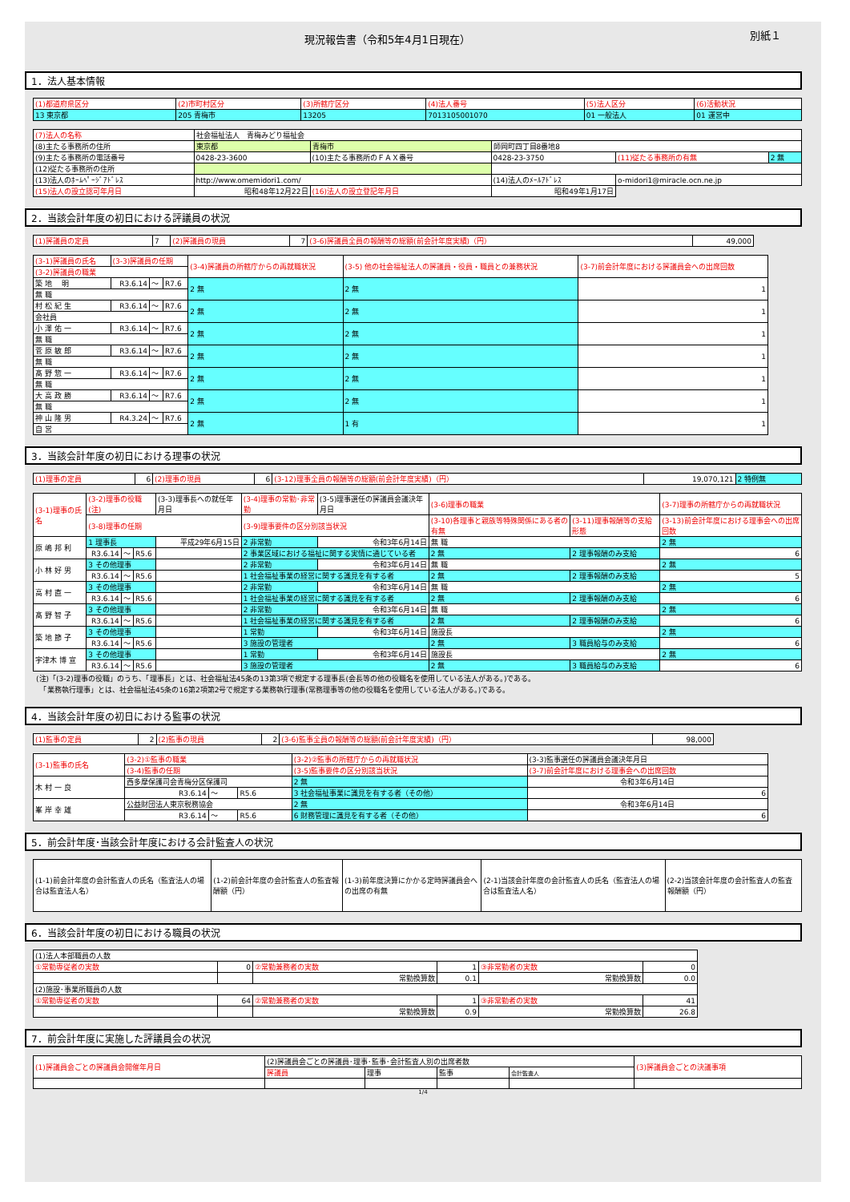別紙１ 現況報告書（令和5年4月1日現在）
1．法人基本情報
| (1)都道府県区分 | (2)市町村区分 | (3)所轄庁区分 | (4)法人番号 | (5)法人区分 | (6)活動状況 |
| --- | --- | --- | --- | --- | --- |
| 13 東京都 | 205 青梅市 | 13205 | 7013105001070 | 01 一般法人 | 01 運営中 |
| (7)法人の名称 | 社会福祉法人 青梅みどり福祉会 | | | | |
| (8)主たる事務所の住所 | 東京都 | 青梅市 | 師岡町四丁目8番地8 | | |
| (9)主たる事務所の電話番号 | 0428-23-3600 | (10)主たる事務所のＦＡＸ番号 | 0428-23-3750 | (11)従たる事務所の有無 | 2 無 |
| (12)従たる事務所の住所 | | | | | |
| (13)法人のﾎｰﾑﾍﾟｰｼﾞｱﾄﾞﾚｽ | http://www.omemidori1.com/ | | (14)法人のﾒｰﾙｱﾄﾞﾚｽ | o-midori1@miracle.ocn.ne.jp | |
| (15)法人の設立認可年月日 | 昭和48年12月22日 | (16)法人の設立登記年月日 | 昭和49年1月17日 | | |
2．当該会計年度の初日における評議員の状況
| (1)評議員の定員 | 7 | (2)評議員の現員 | 7 | (3-6)評議員全員の報酬等の総額(前会計年度実績)（円） | 49,000 |
| (3-1)評議員の氏名 | (3-3)評議員の任期 | | | (3-4)評議員の所轄庁からの再就職状況 | (3-5) 他の社会福祉法人の評議員・役員・職員との兼務状況 | (3-7)前会計年度における評議員会への出席回数 |
| --- | --- | --- | --- | --- | --- | --- |
| (3-2)評議員の職業 | | | | | | |
| 築 地 明 | R3.6.14 | ～ | R7.6 | 2 無 | 2 無 | 1 |
| 無 職 | | | | | | |
| 村 松 紀 生 | R3.6.14 | ～ | R7.6 | 2 無 | 2 無 | 1 |
| 会社員 | | | | | | |
| 小 澤 佑 一 | R3.6.14 | ～ | R7.6 | 2 無 | 2 無 | 1 |
| 無 職 | | | | | | |
| 菅 原 敏 郎 | R3.6.14 | ～ | R7.6 | 2 無 | 2 無 | 1 |
| 無 職 | | | | | | |
| 髙 野 惣 一 | R3.6.14 | ～ | R7.6 | 2 無 | 2 無 | 1 |
| 無 職 | | | | | | |
| 大 高 政 勝 | R3.6.14 | ～ | R7.6 | 2 無 | 2 無 | 1 |
| 無 職 | | | | | | |
| 神 山 隆 男 | R4.3.24 | ～ | R7.6 | 2 無 | 1 有 | 1 |
| 自 営 | | | | | | |
3．当該会計年度の初日における理事の状況
| (1)理事の定員 | 6 | (2)理事の現員 | 6 | (3-12)理事全員の報酬等の総額(前会計年度実績)（円） | 19,070,121 | 2 特例無 |
| (3-1)理事の氏名 | (3-2)理事の役職(注) | | | (3-3)理事長への就任年月日 | (3-4)理事の常勤･非常勤 | (3-5)理事選任の評議員会議決年月日 | (3-6)理事の職業 | | | (3-7)理事の所轄庁からの再就職状況 |
| --- | --- | --- | --- | --- | --- | --- | --- | --- | --- | --- |
| | (3-8)理事の任期 | | | | (3-9)理事要件の区分別該当状況 | | | (3-10)各理事と親族等特殊関係にある者の有無 | (3-11)理事報酬等の支給形態 | (3-13)前会計年度における理事会への出席回数 |
| 原 嶋 邦 利 | 1 理事長 | | | 平成29年6月15日 | 2 非常勤 | 令和3年6月14日 | 無 職 | | | 2 無 |
| | R3.6.14 | ～ | R5.6 | | 2 事業区域における福祉に関する実情に通じている者 | | | 2 無 | 2 理事報酬のみ支給 | 6 |
| 小 林 好 男 | 3 その他理事 | | | | 2 非常勤 | 令和3年6月14日 | 無 職 | | | 2 無 |
| | R3.6.14 | ～ | R5.6 | | 1 社会福祉事業の経営に関する識見を有する者 | | | 2 無 | 2 理事報酬のみ支給 | 5 |
| 高 村 直 一 | 3 その他理事 | | | | 2 非常勤 | 令和3年6月14日 | 無 職 | | | 2 無 |
| | R3.6.14 | ～ | R5.6 | | 1 社会福祉事業の経営に関する識見を有する者 | | | 2 無 | 2 理事報酬のみ支給 | 6 |
| 髙 野 智 子 | 3 その他理事 | | | | 2 非常勤 | 令和3年6月14日 | 無 職 | | | 2 無 |
| | R3.6.14 | ～ | R5.6 | | 1 社会福祉事業の経営に関する識見を有する者 | | | 2 無 | 2 理事報酬のみ支給 | 6 |
| 築 地 節 子 | 3 その他理事 | | | | 1 常勤 | 令和3年6月14日 | 施設長 | | | 2 無 |
| | R3.6.14 | ～ | R5.6 | | 3 施設の管理者 | | | 2 無 | 3 職員給与のみ支給 | 6 |
| 宇津木 博 宣 | 3 その他理事 | | | | 1 常勤 | 令和3年6月14日 | 施設長 | | | 2 無 |
| | R3.6.14 | ～ | R5.6 | | 3 施設の管理者 | | | 2 無 | 3 職員給与のみ支給 | 6 |
(注)「(3-2)理事の役職」のうち、「理事長」とは、社会福祉法45条の13第3項で規定する理事長(会長等の他の役職名を使用している法人がある。)である。
　「業務執行理事」とは、社会福祉法45条の16第2項第2号で規定する業務執行理事(常務理事等の他の役職名を使用している法人がある。)である。
4．当該会計年度の初日における監事の状況
| (1)監事の定員 | 2 | (2)監事の現員 | 2 | (3-6)監事全員の報酬等の総額(前会計年度実績)（円） | 98,000 |
| (3-1)監事の氏名 | (3-2)①監事の職業 | | | (3-2)②監事の所轄庁からの再就職状況 | (3-3)監事選任の評議員会議決年月日 |
| --- | --- | --- | --- | --- | --- |
| | (3-4)監事の任期 | | | (3-5)監事要件の区分別該当状況 | (3-7)前会計年度における理事会への出席回数 |
| 木 村 一 良 | 西多摩保護司会青梅分区保護司 | | | 2 無 | 令和3年6月14日 |
| | R3.6.14 | ～ | R5.6 | 3 社会福祉事業に識見を有する者（その他） | 6 |
| 峯 岸 幸 雄 | 公益財団法人東京税務協会 | | | 2 無 | 令和3年6月14日 |
| | R3.6.14 | ～ | R5.6 | 6 財務管理に識見を有する者（その他） | 6 |
5．前会計年度･当該会計年度における会計監査人の状況
| (1-1)前会計年度の会計監査人の氏名（監査法人の場合は監査法人名） | (1-2)前会計年度の会計監査人の監査報酬額（円） | (1-3)前年度決算にかかる定時評議員会への出席の有無 | (2-1)当該会計年度の会計監査人の氏名（監査法人の場合は監査法人名） | (2-2)当該会計年度の会計監査人の監査報酬額（円） |
6．当該会計年度の初日における職員の状況
| (1)法人本部職員の人数 | | | | | |
| ①常勤専従者の実数 | 0 | ②常勤兼務者の実数 | 1 | ③非常勤者の実数 | 0 |
| | | 常勤換算数 | 0.1 | 常勤換算数 | 0.0 |
| (2)施設･事業所職員の人数 | | | | | |
| ①常勤専従者の実数 | 64 | ②常勤兼務者の実数 | 1 | ③非常勤者の実数 | 41 |
| | | 常勤換算数 | 0.9 | 常勤換算数 | 26.8 |
7．前会計年度に実施した評議員会の状況
| (1)評議員会ごとの評議員会開催年月日 | (2)評議員会ごとの評議員･理事･監事･会計監査人別の出席者数 | | | | (3)評議員会ごとの決議事項 |
| --- | --- | --- | --- | --- | --- |
| | 評議員 | 理事 | 監事 | 会計監査人 | |
1/4